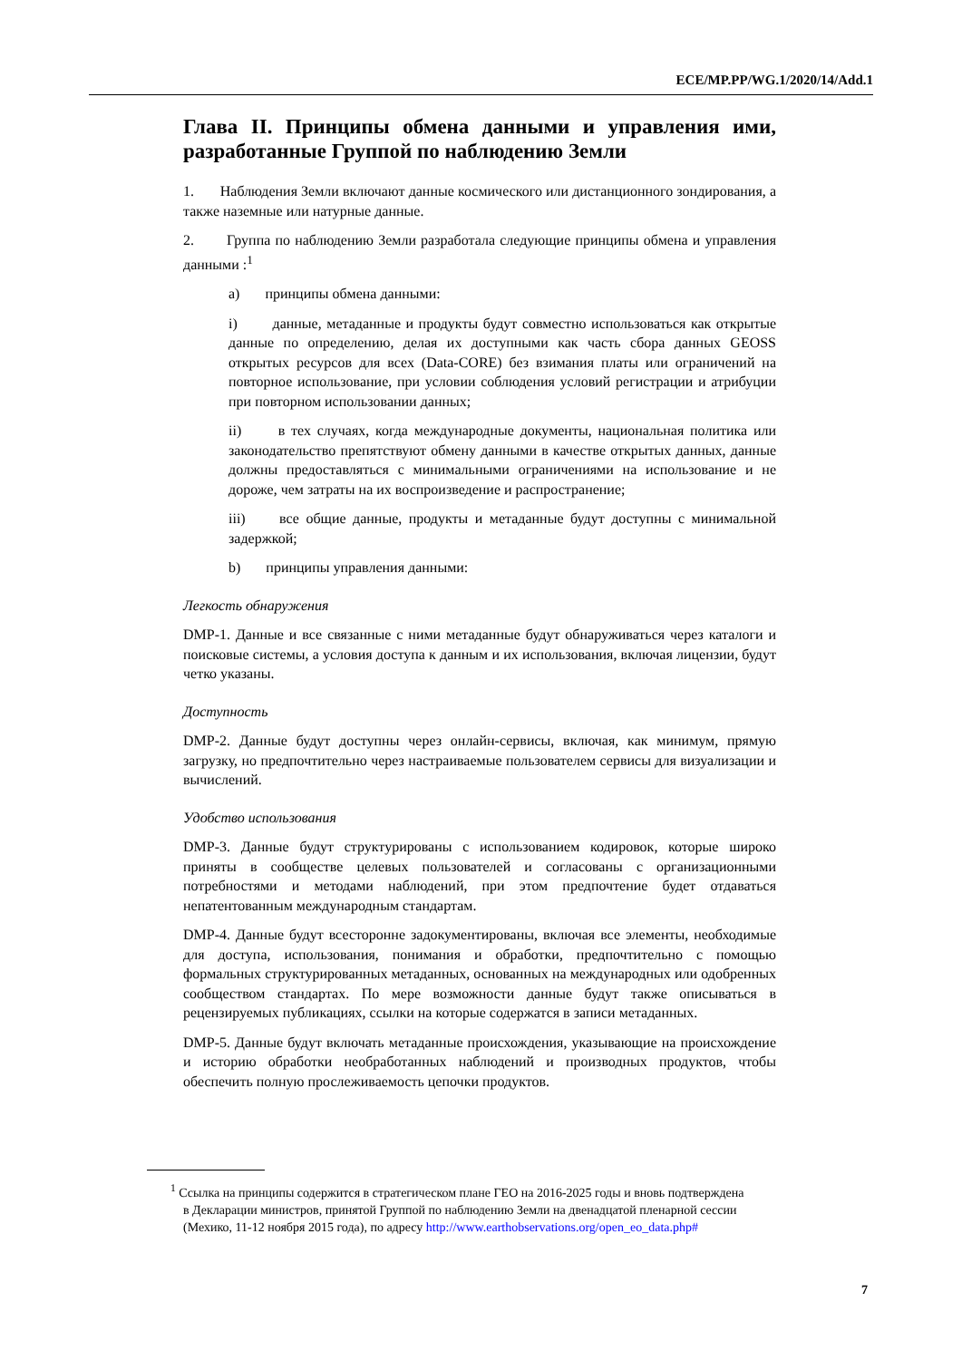ECE/MP.PP/WG.1/2020/14/Add.1
Глава II. Принципы обмена данными и управления ими, разработанные Группой по наблюдению Земли
1. Наблюдения Земли включают данные космического или дистанционного зондирования, а также наземные или натурные данные.
2. Группа по наблюдению Земли разработала следующие принципы обмена и управления данными :<sup>1</sup>
a) принципы обмена данными:
i) данные, метаданные и продукты будут совместно использоваться как открытые данные по определению, делая их доступными как часть сбора данных GEOSS открытых ресурсов для всех (Data-CORE) без взимания платы или ограничений на повторное использование, при условии соблюдения условий регистрации и атрибуции при повторном использовании данных;
ii) в тех случаях, когда международные документы, национальная политика или законодательство препятствуют обмену данными в качестве открытых данных, данные должны предоставляться с минимальными ограничениями на использование и не дороже, чем затраты на их воспроизведение и распространение;
iii) все общие данные, продукты и метаданные будут доступны с минимальной задержкой;
b) принципы управления данными:
Легкость обнаружения
DMP-1. Данные и все связанные с ними метаданные будут обнаруживаться через каталоги и поисковые системы, а условия доступа к данным и их использования, включая лицензии, будут четко указаны.
Доступность
DMP-2. Данные будут доступны через онлайн-сервисы, включая, как минимум, прямую загрузку, но предпочтительно через настраиваемые пользователем сервисы для визуализации и вычислений.
Удобство использования
DMP-3. Данные будут структурированы с использованием кодировок, которые широко приняты в сообществе целевых пользователей и согласованы с организационными потребностями и методами наблюдений, при этом предпочтение будет отдаваться непатентованным международным стандартам.
DMP-4. Данные будут всесторонне задокументированы, включая все элементы, необходимые для доступа, использования, понимания и обработки, предпочтительно с помощью формальных структурированных метаданных, основанных на международных или одобренных сообществом стандартах. По мере возможности данные будут также описываться в рецензируемых публикациях, ссылки на которые содержатся в записи метаданных.
DMP-5. Данные будут включать метаданные происхождения, указывающие на происхождение и историю обработки необработанных наблюдений и производных продуктов, чтобы обеспечить полную прослеживаемость цепочки продуктов.
<sup>1</sup> Ссылка на принципы содержится в стратегическом плане ГЕО на 2016-2025 годы и вновь подтверждена в Декларации министров, принятой Группой по наблюдению Земли на двенадцатой пленарной сессии (Мехико, 11-12 ноября 2015 года), по адресу http://www.earthobservations.org/open_eo_data.php#
7